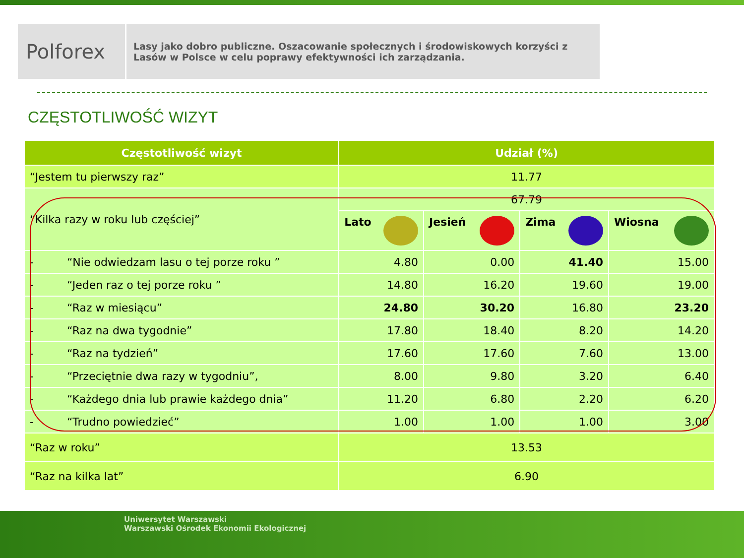Polforex
Lasy jako dobro publiczne. Oszacowanie społecznych i środowiskowych korzyści z Lasów w Polsce w celu poprawy efektywności ich zarządzania.
CZĘSTOTLIWOŚĆ WIZYT
| Częstotliwość wizyt | Udział (%) | | | |
| --- | --- | --- | --- | --- |
| “Jestem tu pierwszy raz” | 11.77 | | | |
| “Kilka razy w roku lub częściej” | 67.79 | | | |
| | Lato | Jesień | Zima | Wiosna |
| - “Nie odwiedzam lasu o tej porze roku ” | 4.80 | 0.00 | 41.40 | 15.00 |
| - “Jeden raz o tej porze roku ” | 14.80 | 16.20 | 19.60 | 19.00 |
| - “Raz w miesiącu” | 24.80 | 30.20 | 16.80 | 23.20 |
| - “Raz na dwa tygodnie” | 17.80 | 18.40 | 8.20 | 14.20 |
| - “Raz na tydzień” | 17.60 | 17.60 | 7.60 | 13.00 |
| - “Przeciętnie dwa razy w tygodniu”, | 8.00 | 9.80 | 3.20 | 6.40 |
| - “Każdego dnia lub prawie każdego dnia” | 11.20 | 6.80 | 2.20 | 6.20 |
| - “Trudno powiedzieć” | 1.00 | 1.00 | 1.00 | 3.00 |
| “Raz w roku” | 13.53 | | | |
| “Raz na kilka lat” | 6.90 | | | |
Uniwersytet Warszawski
Warszawski Ośrodek Ekonomii Ekologicznej